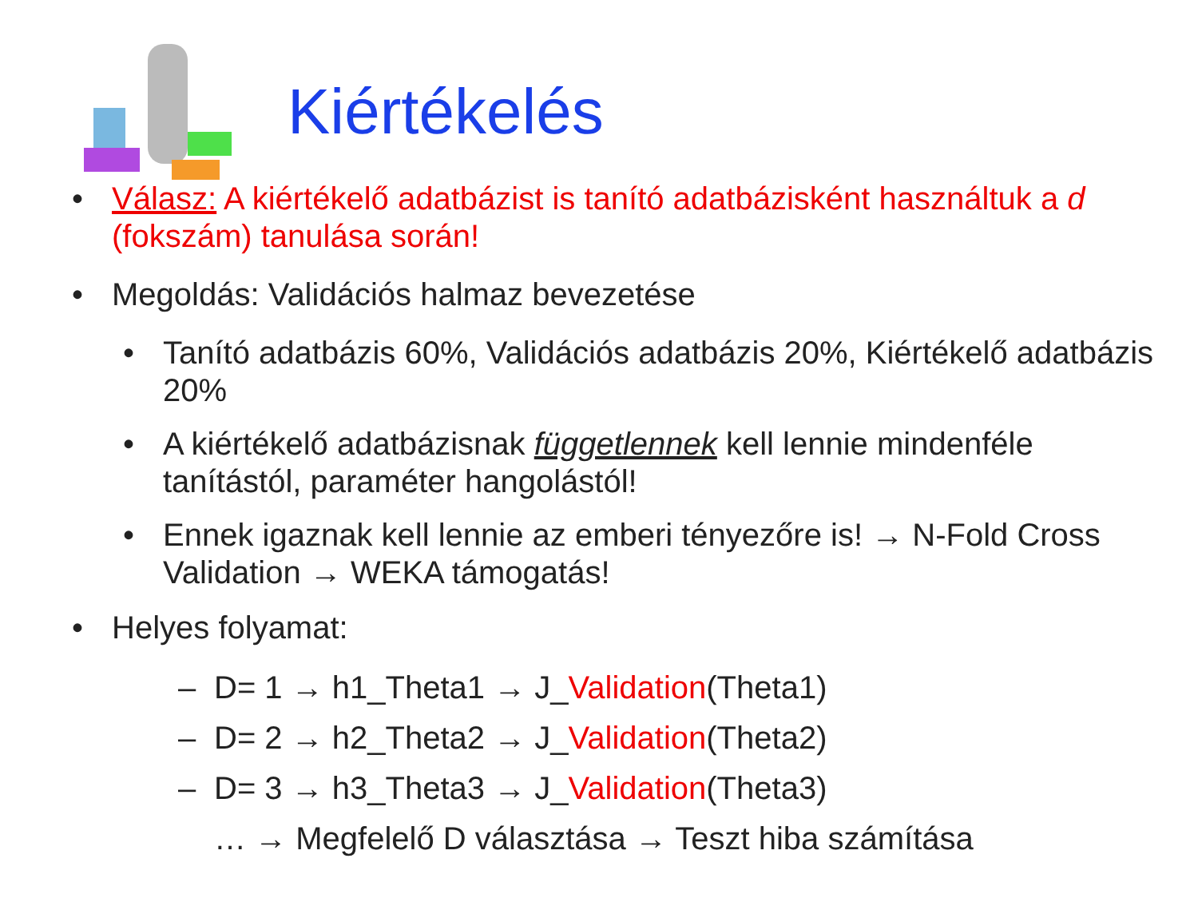Kiértékelés
• Válasz: A kiértékelő adatbázist is tanító adatbázisként használtuk a d (fokszám) tanulása során!
• Megoldás: Validációs halmaz bevezetése
• Tanító adatbázis 60%, Validációs adatbázis 20%, Kiértékelő adatbázis 20%
• A kiértékelő adatbázisnak függetlennek kell lennie mindenféle tanítástól, paraméter hangolástól!
• Ennek igaznak kell lennie az emberi tényezőre is! → N-Fold Cross Validation → WEKA támogatás!
• Helyes folyamat:
– D= 1 → h1_Theta1 → J_Validation(Theta1)
– D= 2 → h2_Theta2 → J_Validation(Theta2)
– D= 3 → h3_Theta3 → J_Validation(Theta3)
… → Megfelelő D választása → Teszt hiba számítása